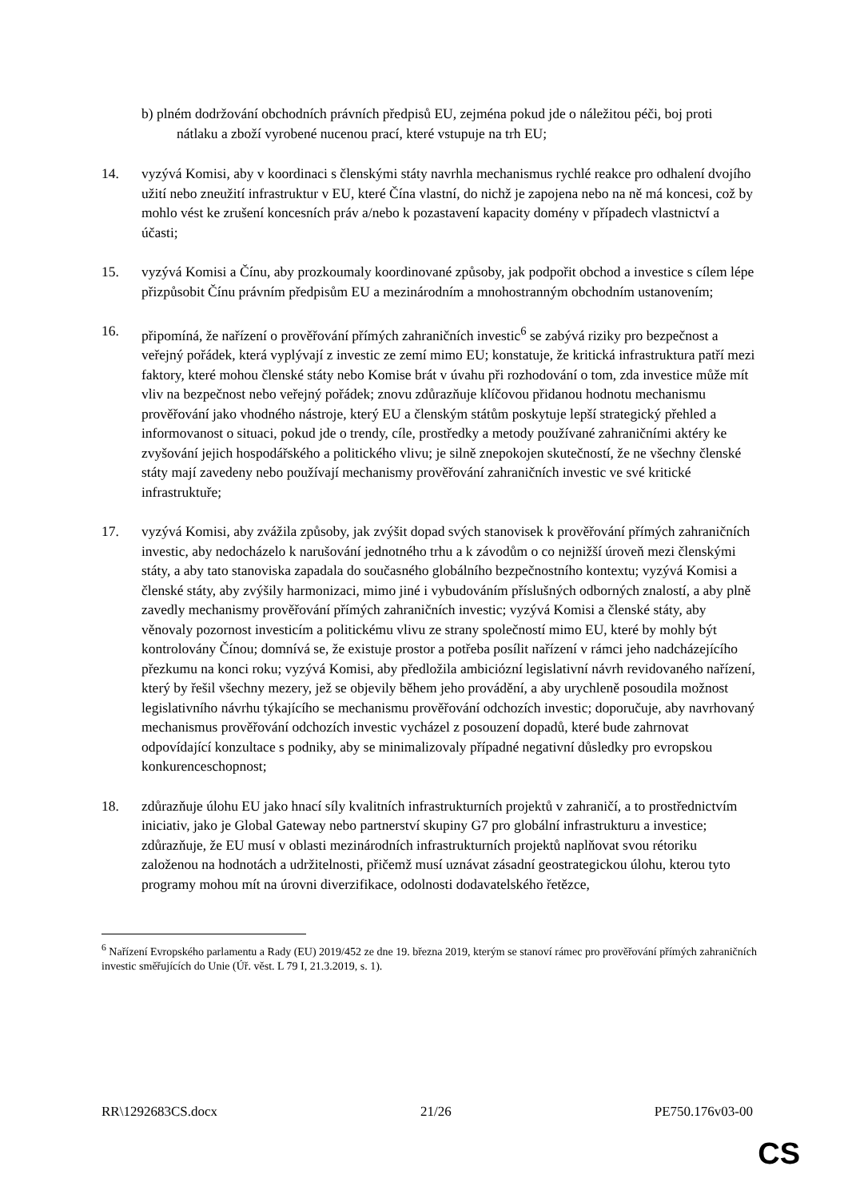b) plném dodržování obchodních právních předpisů EU, zejména pokud jde o náležitou péči, boj proti nátlaku a zboží vyrobené nucenou prací, které vstupuje na trh EU;
14. vyzývá Komisi, aby v koordinaci s členskými státy navrhla mechanismus rychlé reakce pro odhalení dvojího užití nebo zneužití infrastruktur v EU, které Čína vlastní, do nichž je zapojena nebo na ně má koncesi, což by mohlo vést ke zrušení koncesních práv a/nebo k pozastavení kapacity domény v případech vlastnictví a účasti;
15. vyzývá Komisi a Čínu, aby prozkoumaly koordinované způsoby, jak podpořit obchod a investice s cílem lépe přizpůsobit Čínu právním předpisům EU a mezinárodním a mnohostranným obchodním ustanovením;
16. připomíná, že nařízení o prověřování přímých zahraničních investic<sup>6</sup> se zabývá riziky pro bezpečnost a veřejný pořádek, která vyplývají z investic ze zemí mimo EU; konstatuje, že kritická infrastruktura patří mezi faktory, které mohou členské státy nebo Komise brát v úvahu při rozhodování o tom, zda investice může mít vliv na bezpečnost nebo veřejný pořádek; znovu zdůrazňuje klíčovou přidanou hodnotu mechanismu prověřování jako vhodného nástroje, který EU a členským státům poskytuje lepší strategický přehled a informovanost o situaci, pokud jde o trendy, cíle, prostředky a metody používané zahraničními aktéry ke zvyšování jejich hospodářského a politického vlivu; je silně znepokojen skutečností, že ne všechny členské státy mají zavedeny nebo používají mechanismy prověřování zahraničních investic ve své kritické infrastruktuře;
17. vyzývá Komisi, aby zvážila způsoby, jak zvýšit dopad svých stanovisek k prověřování přímých zahraničních investic, aby nedocházelo k narušování jednotného trhu a k závodům o co nejnižší úroveň mezi členskými státy, a aby tato stanoviska zapadala do současného globálního bezpečnostního kontextu; vyzývá Komisi a členské státy, aby zvýšily harmonizaci, mimo jiné i vybudováním příslušných odborných znalostí, a aby plně zavedly mechanismy prověřování přímých zahraničních investic; vyzývá Komisi a členské státy, aby věnovaly pozornost investicím a politickému vlivu ze strany společností mimo EU, které by mohly být kontrolovány Čínou; domnívá se, že existuje prostor a potřeba posílit nařízení v rámci jeho nadcházejícího přezkumu na konci roku; vyzývá Komisi, aby předložila ambiciózní legislativní návrh revidovaného nařízení, který by řešil všechny mezery, jež se objevily během jeho provádění, a aby urychleně posoudila možnost legislativního návrhu týkajícího se mechanismu prověřování odchozích investic; doporučuje, aby navrhovaný mechanismus prověřování odchozích investic vycházel z posouzení dopadů, které bude zahrnovat odpovídající konzultace s podniky, aby se minimalizovaly případné negativní důsledky pro evropskou konkurenceschopnost;
18. zdůrazňuje úlohu EU jako hnací síly kvalitních infrastrukturních projektů v zahraničí, a to prostřednictvím iniciativ, jako je Global Gateway nebo partnerství skupiny G7 pro globální infrastrukturu a investice; zdůrazňuje, že EU musí v oblasti mezinárodních infrastrukturních projektů naplňovat svou rétoriku založenou na hodnotách a udržitelnosti, přičemž musí uznávat zásadní geostrategickou úlohu, kterou tyto programy mohou mít na úrovni diverzifikace, odolnosti dodavatelského řetězce,
<sup>6</sup> Nařízení Evropského parlamentu a Rady (EU) 2019/452 ze dne 19. března 2019, kterým se stanoví rámec pro prověřování přímých zahraničních investic směřujících do Unie (Úř. věst. L 79 I, 21.3.2019, s. 1).
RR\1292683CS.docx 21/26 PE750.176v03-00
CS